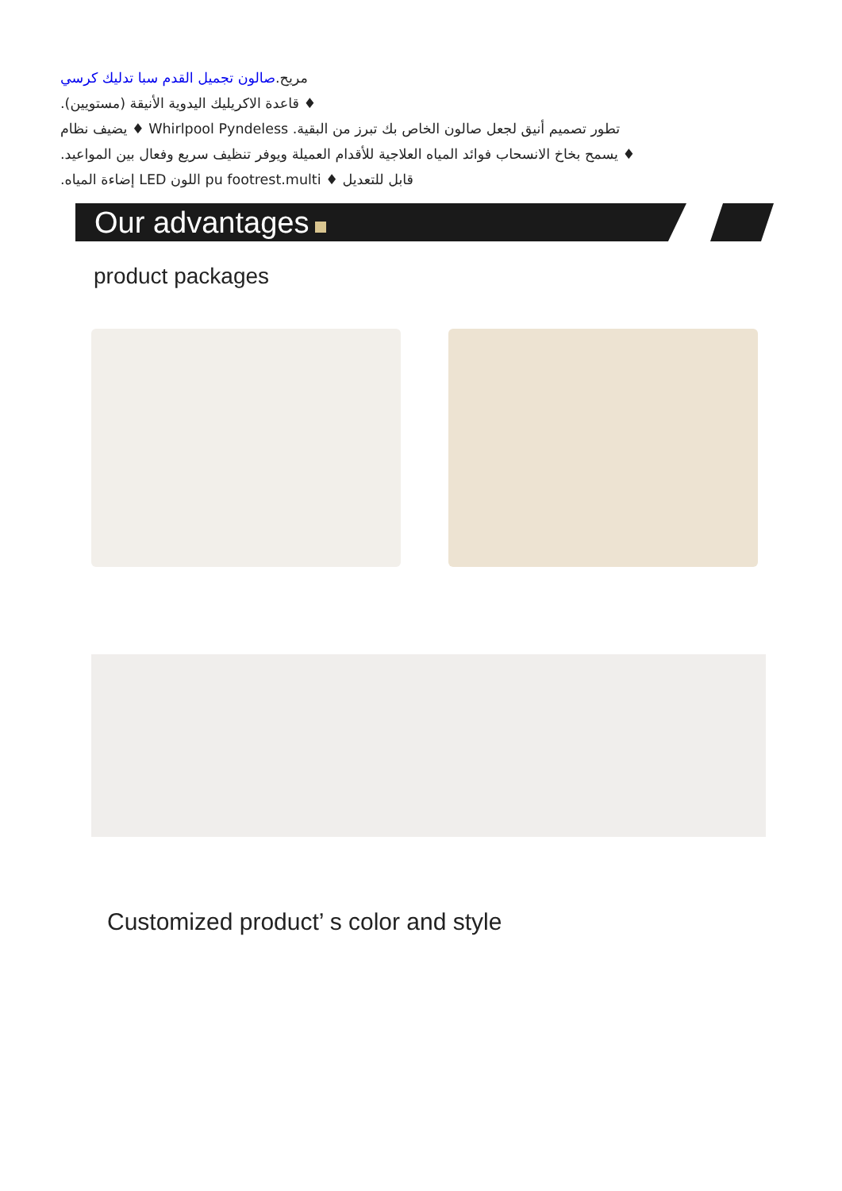مريح.صالون تجميل القدم سبا تدليك كرسي
♦ قاعدة الاكريليك اليدوية الأنيقة (مستويين).
تطور تصميم أنيق لجعل صالون الخاص بك تبرز من البقية. Whirlpool Pyndeless ♦ يضيف نظام
♦ يسمح بخاخ الانسحاب فوائد المياه العلاجية للأقدام العميلة ويوفر تنظيف سريع وفعال بين المواعيد.
قابل للتعديل ♦ pu footrest.multi اللون LED إضاءة المياه.
Our advantages
product packages
Customized product’ s color and style